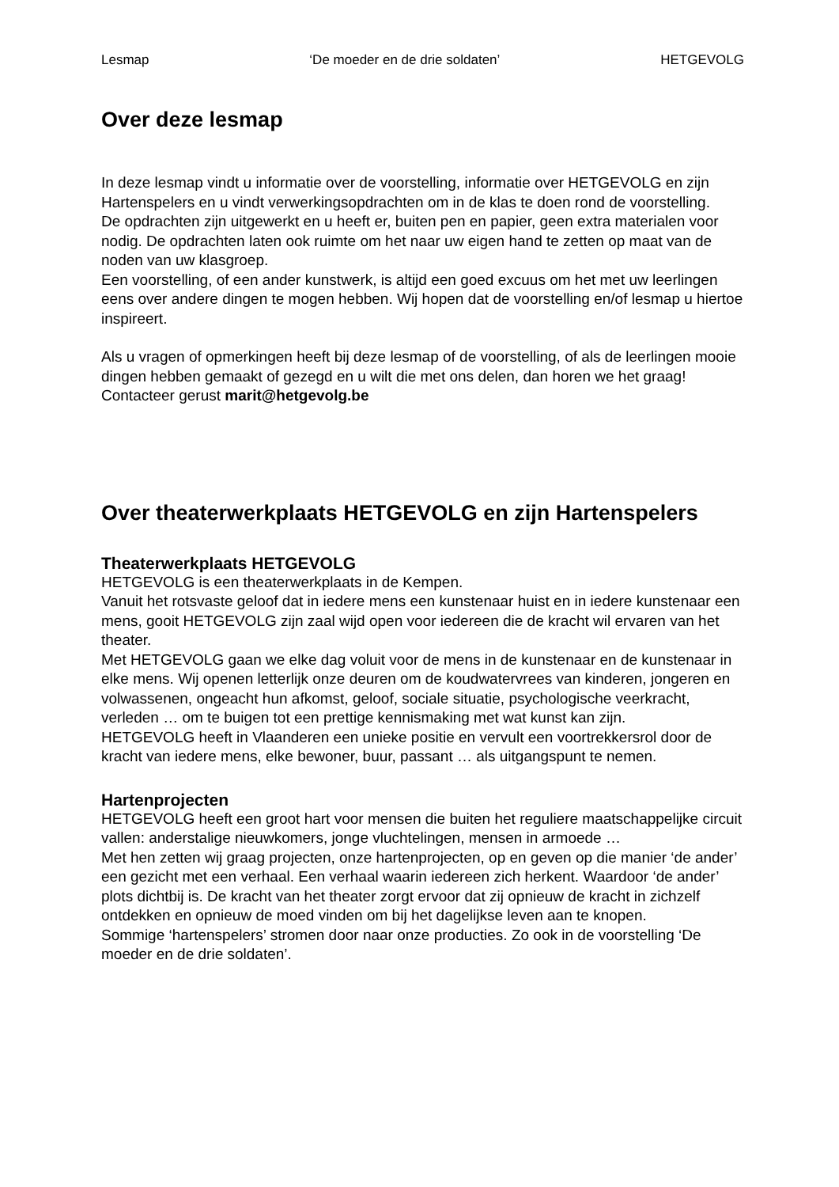Lesmap ‘De moeder en de drie soldaten’ HETGEVOLG
Over deze lesmap
In deze lesmap vindt u informatie over de voorstelling, informatie over HETGEVOLG en zijn Hartenspelers en u vindt verwerkingsopdrachten om in de klas te doen rond de voorstelling.
De opdrachten zijn uitgewerkt en u heeft er, buiten pen en papier, geen extra materialen voor nodig. De opdrachten laten ook ruimte om het naar uw eigen hand te zetten op maat van de noden van uw klasgroep.
Een voorstelling, of een ander kunstwerk, is altijd een goed excuus om het met uw leerlingen eens over andere dingen te mogen hebben. Wij hopen dat de voorstelling en/of lesmap u hiertoe inspireert.
Als u vragen of opmerkingen heeft bij deze lesmap of de voorstelling, of als de leerlingen mooie dingen hebben gemaakt of gezegd en u wilt die met ons delen, dan horen we het graag!
Contacteer gerust marit@hetgevolg.be
Over theaterwerkplaats HETGEVOLG en zijn Hartenspelers
Theaterwerkplaats HETGEVOLG
HETGEVOLG is een theaterwerkplaats in de Kempen.
Vanuit het rotsvaste geloof dat in iedere mens een kunstenaar huist en in iedere kunstenaar een mens, gooit HETGEVOLG zijn zaal wijd open voor iedereen die de kracht wil ervaren van het theater.
Met HETGEVOLG gaan we elke dag voluit voor de mens in de kunstenaar en de kunstenaar in elke mens. Wij openen letterlijk onze deuren om de koudwatervrees van kinderen, jongeren en volwassenen, ongeacht hun afkomst, geloof, sociale situatie, psychologische veerkracht, verleden … om te buigen tot een prettige kennismaking met wat kunst kan zijn.
HETGEVOLG heeft in Vlaanderen een unieke positie en vervult een voortrekkersrol door de kracht van iedere mens, elke bewoner, buur, passant … als uitgangspunt te nemen.
Hartenprojecten
HETGEVOLG heeft een groot hart voor mensen die buiten het reguliere maatschappelijke circuit vallen: anderstalige nieuwkomers, jonge vluchtelingen, mensen in armoede …
Met hen zetten wij graag projecten, onze hartenprojecten, op en geven op die manier ‘de ander’ een gezicht met een verhaal. Een verhaal waarin iedereen zich herkent. Waardoor ‘de ander’ plots dichtbij is. De kracht van het theater zorgt ervoor dat zij opnieuw de kracht in zichzelf ontdekken en opnieuw de moed vinden om bij het dagelijkse leven aan te knopen.
Sommige ‘hartenspelers’ stromen door naar onze producties. Zo ook in de voorstelling ‘De moeder en de drie soldaten’.